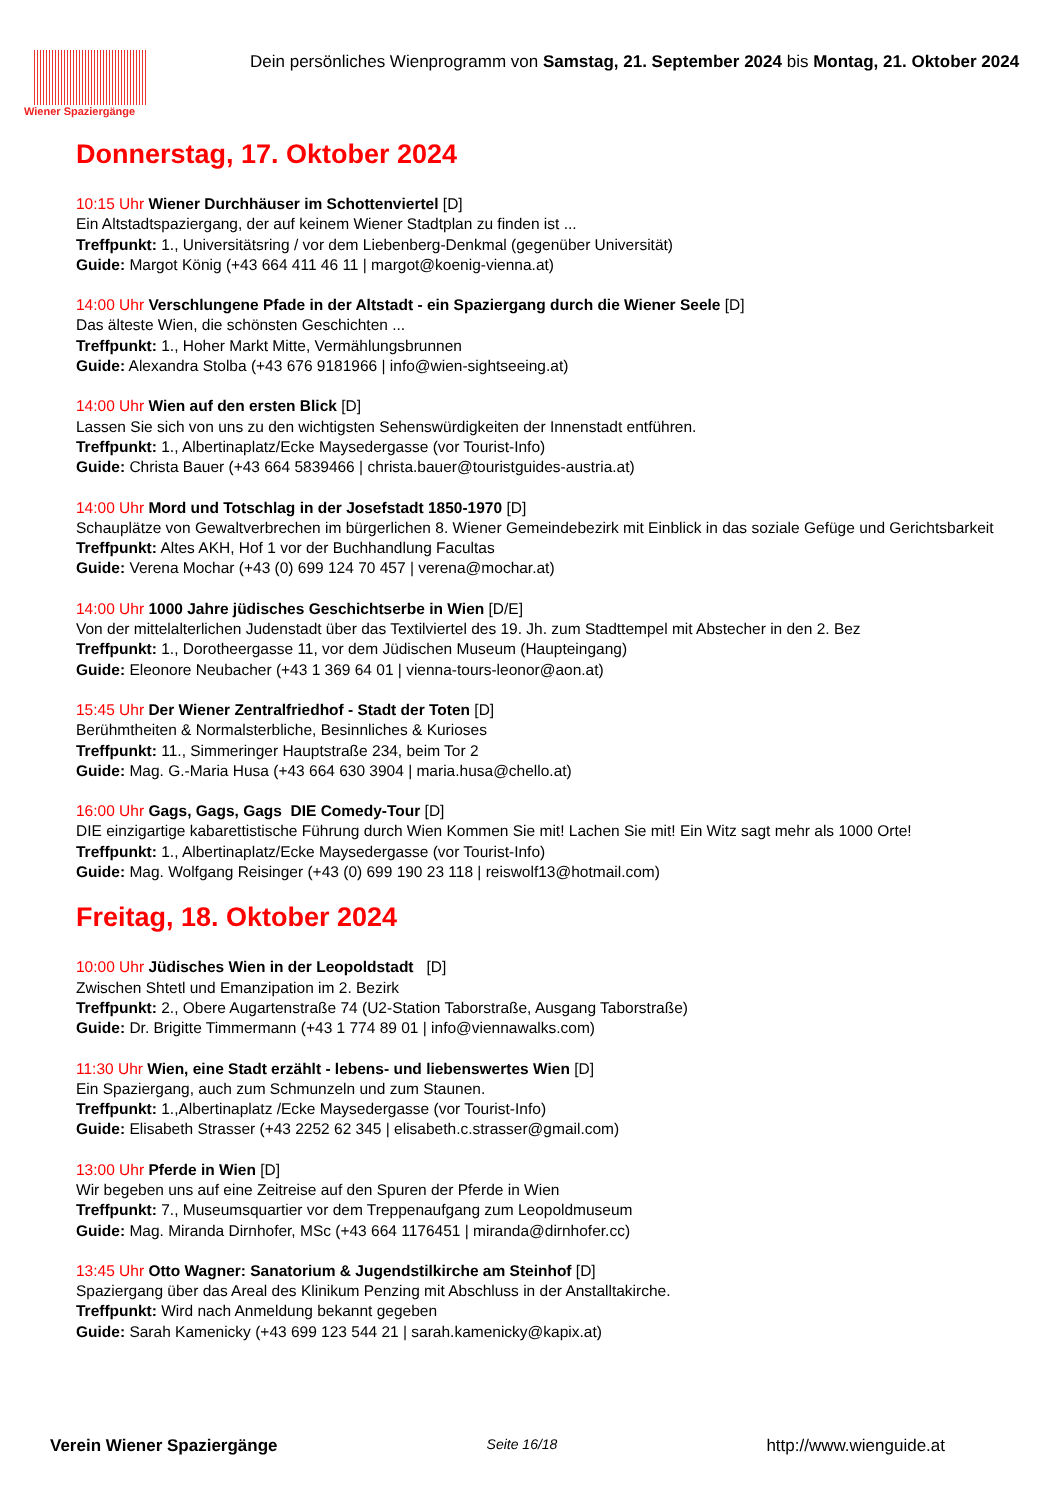Wiener Spaziergänge
Dein persönliches Wienprogramm von Samstag, 21. September 2024 bis Montag, 21. Oktober 2024
Donnerstag, 17. Oktober 2024
10:15 Uhr Wiener Durchhäuser im Schottenviertel [D]
Ein Altstadtspaziergang, der auf keinem Wiener Stadtplan zu finden ist ...
Treffpunkt: 1., Universitätsring / vor dem Liebenberg-Denkmal (gegenüber Universität)
Guide: Margot König (+43 664 411 46 11 | margot@koenig-vienna.at)
14:00 Uhr Verschlungene Pfade in der Altstadt - ein Spaziergang durch die Wiener Seele [D]
Das älteste Wien, die schönsten Geschichten ...
Treffpunkt: 1., Hoher Markt Mitte, Vermählungsbrunnen
Guide: Alexandra Stolba (+43 676 9181966 | info@wien-sightseeing.at)
14:00 Uhr Wien auf den ersten Blick [D]
Lassen Sie sich von uns zu den wichtigsten Sehenswürdigkeiten der Innenstadt entführen.
Treffpunkt: 1., Albertinaplatz/Ecke Maysedergasse (vor Tourist-Info)
Guide: Christa Bauer (+43 664 5839466 | christa.bauer@touristguides-austria.at)
14:00 Uhr Mord und Totschlag in der Josefstadt 1850-1970 [D]
Schauplätze von Gewaltverbrechen im bürgerlichen 8. Wiener Gemeindebezirk mit Einblick in das soziale Gefüge und Gerichtsbarkeit
Treffpunkt: Altes AKH, Hof 1 vor der Buchhandlung Facultas
Guide: Verena Mochar (+43 (0) 699 124 70 457 | verena@mochar.at)
14:00 Uhr 1000 Jahre jüdisches Geschichtserbe in Wien [D/E]
Von der mittelalterlichen Judenstadt über das Textilviertel des 19. Jh. zum Stadttempel mit Abstecher in den 2. Bez
Treffpunkt: 1., Dorotheergasse 11, vor dem Jüdischen Museum (Haupteingang)
Guide: Eleonore Neubacher (+43 1 369 64 01 | vienna-tours-leonor@aon.at)
15:45 Uhr Der Wiener Zentralfriedhof - Stadt der Toten [D]
Berühmtheiten & Normalsterbliche, Besinnliches & Kurioses
Treffpunkt: 11., Simmeringer Hauptstraße 234, beim Tor 2
Guide: Mag. G.-Maria Husa (+43 664 630 3904 | maria.husa@chello.at)
16:00 Uhr Gags, Gags, Gags DIE Comedy-Tour [D]
DIE einzigartige kabarettistische Führung durch Wien Kommen Sie mit! Lachen Sie mit! Ein Witz sagt mehr als 1000 Orte!
Treffpunkt: 1., Albertinaplatz/Ecke Maysedergasse (vor Tourist-Info)
Guide: Mag. Wolfgang Reisinger (+43 (0) 699 190 23 118 | reiswolf13@hotmail.com)
Freitag, 18. Oktober 2024
10:00 Uhr Jüdisches Wien in der Leopoldstadt [D]
Zwischen Shtetl und Emanzipation im 2. Bezirk
Treffpunkt: 2., Obere Augartenstraße 74 (U2-Station Taborstraße, Ausgang Taborstraße)
Guide: Dr. Brigitte Timmermann (+43 1 774 89 01 | info@viennawalks.com)
11:30 Uhr Wien, eine Stadt erzählt - lebens- und liebenswertes Wien [D]
Ein Spaziergang, auch zum Schmunzeln und zum Staunen.
Treffpunkt: 1.,Albertinaplatz /Ecke Maysedergasse (vor Tourist-Info)
Guide: Elisabeth Strasser (+43 2252 62 345 | elisabeth.c.strasser@gmail.com)
13:00 Uhr Pferde in Wien [D]
Wir begeben uns auf eine Zeitreise auf den Spuren der Pferde in Wien
Treffpunkt: 7., Museumsquartier vor dem Treppenaufgang zum Leopoldmuseum
Guide: Mag. Miranda Dirnhofer, MSc (+43 664 1176451 | miranda@dirnhofer.cc)
13:45 Uhr Otto Wagner: Sanatorium & Jugendstilkirche am Steinhof [D]
Spaziergang über das Areal des Klinikum Penzing mit Abschluss in der Anstalltakirche.
Treffpunkt: Wird nach Anmeldung bekannt gegeben
Guide: Sarah Kamenicky (+43 699 123 544 21 | sarah.kamenicky@kapix.at)
Verein Wiener Spaziergänge Seite 16/18 http://www.wienguide.at